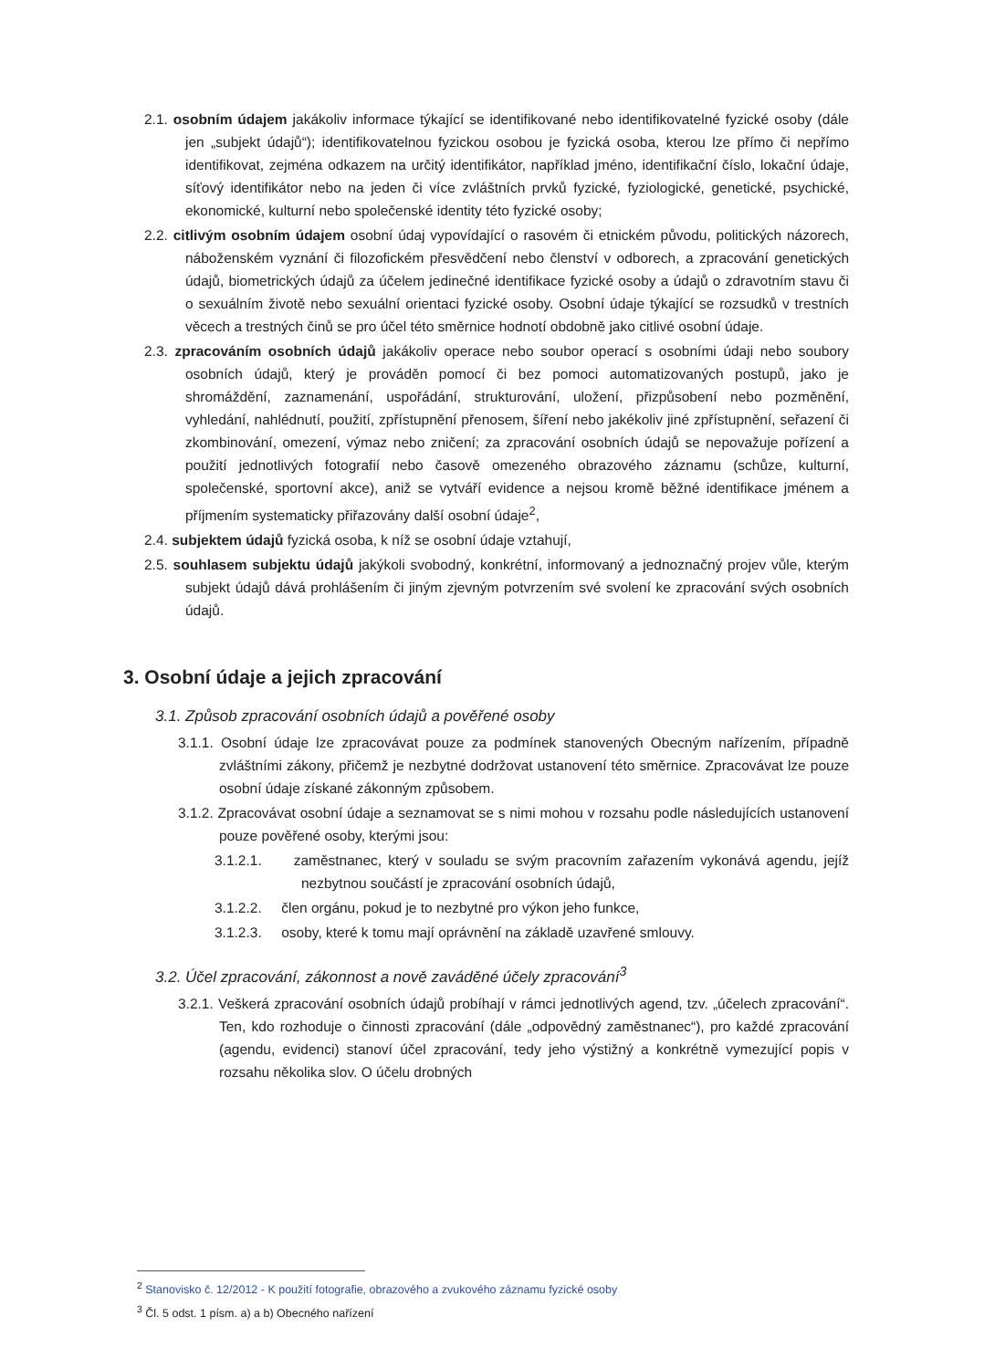2.1. osobním údajem jakákoliv informace týkající se identifikované nebo identifikovatelné fyzické osoby (dále jen „subjekt údajů“); identifikovatelnou fyzickou osobou je fyzická osoba, kterou lze přímo či nepřímo identifikovat, zejména odkazem na určitý identifikátor, například jméno, identifikační číslo, lokační údaje, síťový identifikátor nebo na jeden či více zvláštních prvků fyzické, fyziologické, genetické, psychické, ekonomické, kulturní nebo společenské identity této fyzické osoby;
2.2. citlivým osobním údajem osobní údaj vypovídající o rasovém či etnickém původu, politických názorech, náboženském vyznání či filozofickém přesvědčení nebo členství v odborech, a zpracování genetických údajů, biometrických údajů za účelem jedinečné identifikace fyzické osoby a údajů o zdravotním stavu či o sexuálním životě nebo sexuální orientaci fyzické osoby. Osobní údaje týkající se rozsudků v trestních věcech a trestných činů se pro účel této směrnice hodnotí obdobně jako citlivé osobní údaje.
2.3. zpracováním osobních údajů jakákoliv operace nebo soubor operací s osobními údaji nebo soubory osobních údajů, který je prováděn pomocí či bez pomoci automatizovaných postupů, jako je shromáždění, zaznamenání, uspořádání, strukturování, uložení, přizpůsobení nebo pozměnění, vyhledání, nahlédnutí, použití, zpřístupnění přenosem, šíření nebo jakékoliv jiné zpřístupnění, seřazení či zkombinování, omezení, výmaz nebo zničení; za zpracování osobních údajů se nepovažuje pořízení a použití jednotlivých fotografií nebo časově omezeného obrazového záznamu (schůze, kulturní, společenské, sportovní akce), aniž se vytváří evidence a nejsou kromě běžné identifikace jménem a příjmením systematicky přiřazovány další osobní údaje<sup>2</sup>,
2.4. subjektem údajů fyzická osoba, k níž se osobní údaje vztahují,
2.5. souhlasem subjektu údajů jakýkoli svobodný, konkrétní, informovaný a jednoznačný projev vůle, kterým subjekt údajů dává prohlášením či jiným zjevným potvrzením své svolení ke zpracování svých osobních údajů.
3. Osobní údaje a jejich zpracování
3.1. Způsob zpracování osobních údajů a pověřené osoby
3.1.1. Osobní údaje lze zpracovávat pouze za podmínek stanovených Obecným nařízením, případně zvláštními zákony, přičemž je nezbytné dodržovat ustanovení této směrnice. Zpracovávat lze pouze osobní údaje získané zákonným způsobem.
3.1.2. Zpracovávat osobní údaje a seznamovat se s nimi mohou v rozsahu podle následujících ustanovení pouze pověřené osoby, kterými jsou:
3.1.2.1. zaměstnanec, který v souladu se svým pracovním zařazením vykonává agendu, jejíž nezbytnou součástí je zpracování osobních údajů,
3.1.2.2. člen orgánu, pokud je to nezbytné pro výkon jeho funkce,
3.1.2.3. osoby, které k tomu mají oprávnění na základě uzavřené smlouvy.
3.2. Účel zpracování, zákonnost a nově zaváděné účely zpracování<sup>3</sup>
3.2.1. Veškerá zpracování osobních údajů probíhají v rámci jednotlivých agend, tzv. „účelech zpracování“. Ten, kdo rozhoduje o činnosti zpracování (dále „odpovědný zaměstnanec“), pro každé zpracování (agendu, evidenci) stanoví účel zpracování, tedy jeho výstižný a konkrétně vymezující popis v rozsahu několika slov. O účelu drobných
<sup>2</sup> Stanovisko č. 12/2012 - K použití fotografie, obrazového a zvukového záznamu fyzické osoby
<sup>3</sup> Čl. 5 odst. 1 písm. a) a b) Obecného nařízení